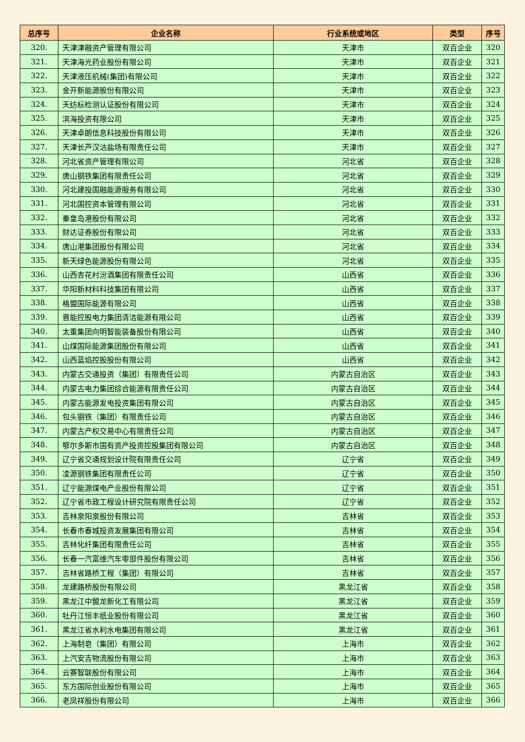| 总序号 | 企业名称 | 行业系统或地区 | 类型 | 序号 |
| --- | --- | --- | --- | --- |
| 320. | 天津津融资产管理有限公司 | 天津市 | 双百企业 | 320 |
| 321. | 天津海光药业股份有限公司 | 天津市 | 双百企业 | 321 |
| 322. | 天津液压机械(集团)有限公司 | 天津市 | 双百企业 | 322 |
| 323. | 金开新能源股份有限公司 | 天津市 | 双百企业 | 323 |
| 324. | 天纺标检测认证股份有限公司 | 天津市 | 双百企业 | 324 |
| 325. | 滨海投资有限公司 | 天津市 | 双百企业 | 325 |
| 326. | 天津卓朗信息科技股份有限公司 | 天津市 | 双百企业 | 326 |
| 327. | 天津长芦汉沽盐场有限责任公司 | 天津市 | 双百企业 | 327 |
| 328. | 河北省资产管理有限公司 | 河北省 | 双百企业 | 328 |
| 329. | 唐山钢铁集团有限责任公司 | 河北省 | 双百企业 | 329 |
| 330. | 河北建投国融能源服务有限公司 | 河北省 | 双百企业 | 330 |
| 331. | 河北国控资本管理有限公司 | 河北省 | 双百企业 | 331 |
| 332. | 秦皇岛港股份有限公司 | 河北省 | 双百企业 | 332 |
| 333. | 财达证券股份有限公司 | 河北省 | 双百企业 | 333 |
| 334. | 唐山港集团股份有限公司 | 河北省 | 双百企业 | 334 |
| 335. | 新天绿色能源股份有限公司 | 河北省 | 双百企业 | 335 |
| 336. | 山西杏花村汾酒集团有限责任公司 | 山西省 | 双百企业 | 336 |
| 337. | 华阳新材料科技集团有限公司 | 山西省 | 双百企业 | 337 |
| 338. | 格盟国际能源有限公司 | 山西省 | 双百企业 | 338 |
| 339. | 晋能控股电力集团清洁能源有限公司 | 山西省 | 双百企业 | 339 |
| 340. | 太重集团向明智能装备股份有限公司 | 山西省 | 双百企业 | 340 |
| 341. | 山煤国际能源集团股份有限公司 | 山西省 | 双百企业 | 341 |
| 342. | 山西蓝焰控股股份有限公司 | 山西省 | 双百企业 | 342 |
| 343. | 内蒙古交通投资（集团）有限责任公司 | 内蒙古自治区 | 双百企业 | 343 |
| 344. | 内蒙古电力集团综合能源有限责任公司 | 内蒙古自治区 | 双百企业 | 344 |
| 345. | 内蒙古能源发电投资集团有限公司 | 内蒙古自治区 | 双百企业 | 345 |
| 346. | 包头钢铁（集团）有限责任公司 | 内蒙古自治区 | 双百企业 | 346 |
| 347. | 内蒙古产权交易中心有限责任公司 | 内蒙古自治区 | 双百企业 | 347 |
| 348. | 鄂尔多斯市国有资产投资控股集团有限公司 | 内蒙古自治区 | 双百企业 | 348 |
| 349. | 辽宁省交通规划设计院有限责任公司 | 辽宁省 | 双百企业 | 349 |
| 350. | 凌源钢铁集团有限责任公司 | 辽宁省 | 双百企业 | 350 |
| 351. | 辽宁能源煤电产业股份有限公司 | 辽宁省 | 双百企业 | 351 |
| 352. | 辽宁省市政工程设计研究院有限责任公司 | 辽宁省 | 双百企业 | 352 |
| 353. | 吉林泉阳泉股份有限公司 | 吉林省 | 双百企业 | 353 |
| 354. | 长春市春城投资发展集团有限公司 | 吉林省 | 双百企业 | 354 |
| 355. | 吉林化纤集团有限责任公司 | 吉林省 | 双百企业 | 355 |
| 356. | 长春一汽富维汽车零部件股份有限公司 | 吉林省 | 双百企业 | 356 |
| 357. | 吉林省路桥工程（集团）有限公司 | 吉林省 | 双百企业 | 357 |
| 358. | 龙建路桥股份有限公司 | 黑龙江省 | 双百企业 | 358 |
| 359. | 黑龙江中盟龙新化工有限公司 | 黑龙江省 | 双百企业 | 359 |
| 360. | 牡丹江恒丰纸业股份有限公司 | 黑龙江省 | 双百企业 | 360 |
| 361. | 黑龙江省水利水电集团有限公司 | 黑龙江省 | 双百企业 | 361 |
| 362. | 上海制皂（集团）有限公司 | 上海市 | 双百企业 | 362 |
| 363. | 上汽安吉物流股份有限公司 | 上海市 | 双百企业 | 363 |
| 364. | 云赛智联股份有限公司 | 上海市 | 双百企业 | 364 |
| 365. | 东方国际创业股份有限公司 | 上海市 | 双百企业 | 365 |
| 366. | 老凤祥股份有限公司 | 上海市 | 双百企业 | 366 |